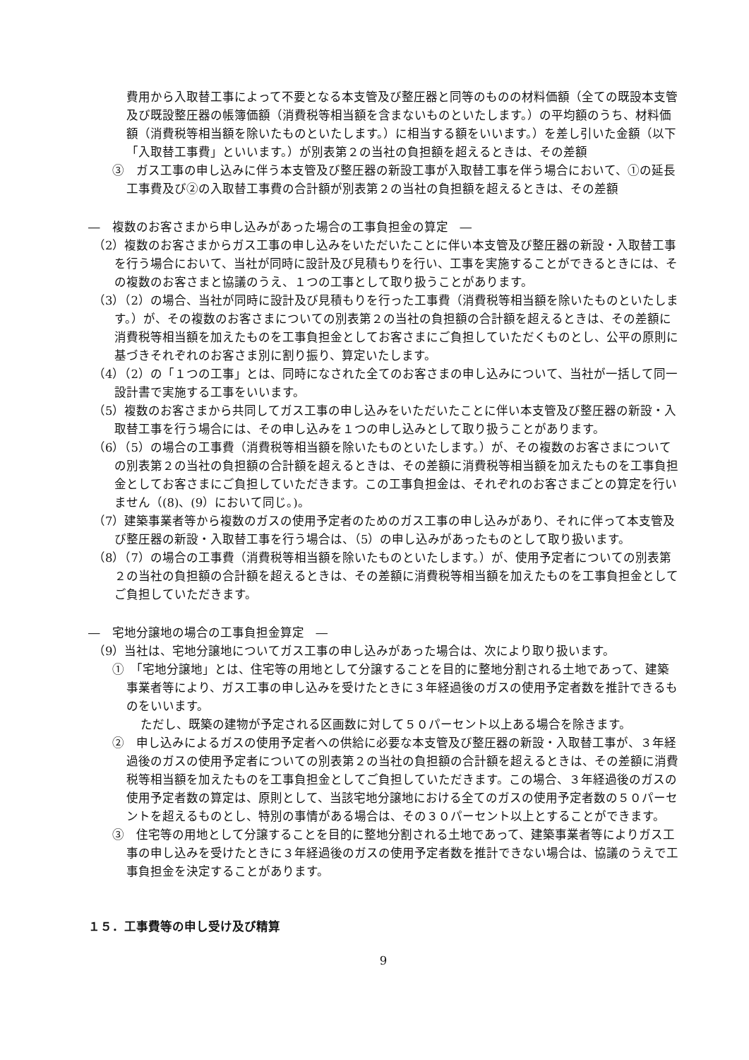費用から入取替工事によって不要となる本支管及び整圧器と同等のものの材料価額（全ての既設本支管及び既設整圧器の帳簿価額（消費税等相当額を含まないものといたします。）の平均額のうち、材料価額（消費税等相当額を除いたものといたします。）に相当する額をいいます。）を差し引いた金額（以下「入取替工事費」といいます。）が別表第２の当社の負担額を超えるときは、その差額
③　ガス工事の申し込みに伴う本支管及び整圧器の新設工事が入取替工事を伴う場合において、①の延長工事費及び②の入取替工事費の合計額が別表第２の当社の負担額を超えるときは、その差額
―　複数のお客さまから申し込みがあった場合の工事負担金の算定　―
（2）複数のお客さまからガス工事の申し込みをいただいたことに伴い本支管及び整圧器の新設・入取替工事を行う場合において、当社が同時に設計及び見積もりを行い、工事を実施することができるときには、その複数のお客さまと協議のうえ、１つの工事として取り扱うことがあります。
（3）（2）の場合、当社が同時に設計及び見積もりを行った工事費（消費税等相当額を除いたものといたします。）が、その複数のお客さまについての別表第２の当社の負担額の合計額を超えるときは、その差額に消費税等相当額を加えたものを工事負担金としてお客さまにご負担していただくものとし、公平の原則に基づきそれぞれのお客さま別に割り振り、算定いたします。
（4）（2）の「１つの工事」とは、同時になされた全てのお客さまの申し込みについて、当社が一括して同一設計書で実施する工事をいいます。
（5）複数のお客さまから共同してガス工事の申し込みをいただいたことに伴い本支管及び整圧器の新設・入取替工事を行う場合には、その申し込みを１つの申し込みとして取り扱うことがあります。
（6）（5）の場合の工事費（消費税等相当額を除いたものといたします。）が、その複数のお客さまについての別表第２の当社の負担額の合計額を超えるときは、その差額に消費税等相当額を加えたものを工事負担金としてお客さまにご負担していただきます。この工事負担金は、それぞれのお客さまごとの算定を行いません（(8)、(9）において同じ。)。
（7）建築事業者等から複数のガスの使用予定者のためのガス工事の申し込みがあり、それに伴って本支管及び整圧器の新設・入取替工事を行う場合は、（5）の申し込みがあったものとして取り扱います。
（8）（7）の場合の工事費（消費税等相当額を除いたものといたします。）が、使用予定者についての別表第２の当社の負担額の合計額を超えるときは、その差額に消費税等相当額を加えたものを工事負担金としてご負担していただきます。
―　宅地分譲地の場合の工事負担金算定　―
（9）当社は、宅地分譲地についてガス工事の申し込みがあった場合は、次により取り扱います。
①　「宅地分譲地」とは、住宅等の用地として分譲することを目的に整地分割される土地であって、建築事業者等により、ガス工事の申し込みを受けたときに３年経過後のガスの使用予定者数を推計できるものをいいます。
ただし、既築の建物が予定される区画数に対して５０パーセント以上ある場合を除きます。
②　申し込みによるガスの使用予定者への供給に必要な本支管及び整圧器の新設・入取替工事が、３年経過後のガスの使用予定者についての別表第２の当社の負担額の合計額を超えるときは、その差額に消費税等相当額を加えたものを工事負担金としてご負担していただきます。この場合、３年経過後のガスの使用予定者数の算定は、原則として、当該宅地分譲地における全てのガスの使用予定者数の５０パーセントを超えるものとし、特別の事情がある場合は、その３０パーセント以上とすることができます。
③　住宅等の用地として分譲することを目的に整地分割される土地であって、建築事業者等によりガス工事の申し込みを受けたときに３年経過後のガスの使用予定者数を推計できない場合は、協議のうえで工事負担金を決定することがあります。
１５．工事費等の申し受け及び精算
9